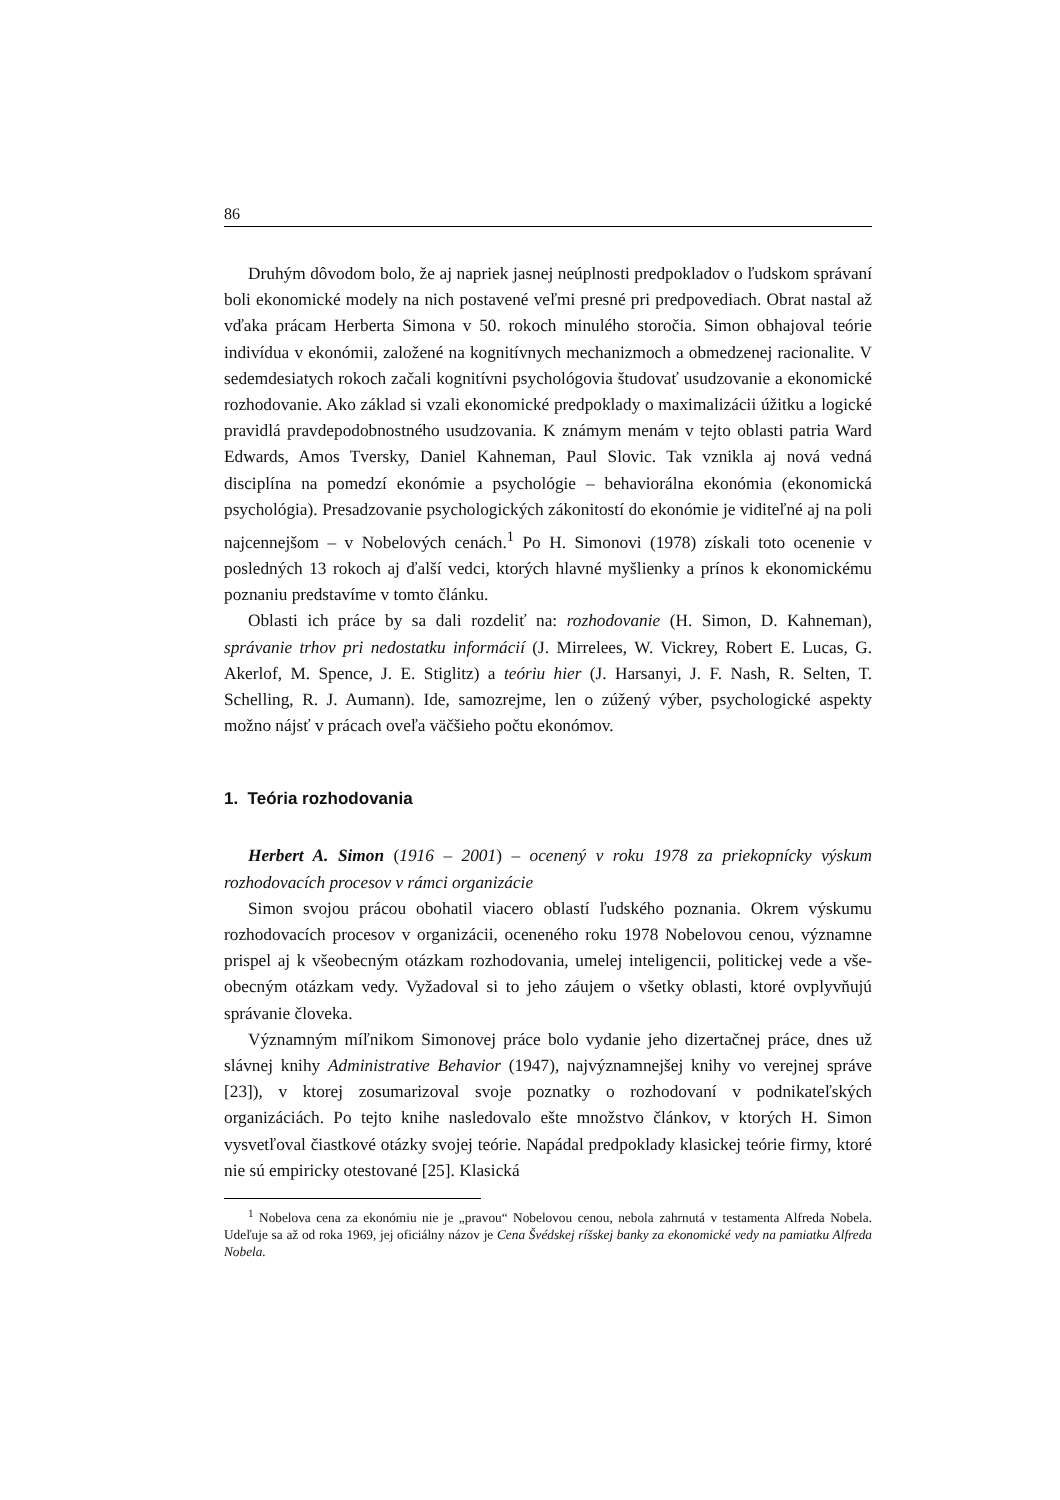86
Druhým dôvodom bolo, že aj napriek jasnej neúplnosti predpokladov o ľudskom správaní boli ekonomické modely na nich postavené veľmi presné pri predpovediach. Obrat nastal až vďaka prácam Herberta Simona v 50. rokoch minulého storočia. Simon obhajoval teórie indivídua v ekonómii, založené na kognitívnych mechanizmoch a obmedzenej racionalite. V sedemdesiatych rokoch začali kognitívni psychológovia študovať usudzovanie a ekonomické rozhodovanie. Ako základ si vzali ekonomické predpoklady o maximalizácii úžitku a logické pravidlá pravdepodobnostného usudzovania. K známym menám v tejto oblasti patria Ward Edwards, Amos Tversky, Daniel Kahneman, Paul Slovic. Tak vznikla aj nová vedná disciplína na pomedzí ekonómie a psychológie – behaviorálna ekonómia (ekonomická psychológia). Presadzovanie psychologických zákonitostí do ekonómie je viditeľné aj na poli najcennejšom – v Nobelových cenách.<sup>1</sup> Po H. Simonovi (1978) získali toto ocenenie v posledných 13 rokoch aj ďalší vedci, ktorých hlavné myšlienky a prínos k ekonomickému poznaniu predstavíme v tomto článku.
Oblasti ich práce by sa dali rozdeliť na: rozhodovanie (H. Simon, D. Kahneman), správanie trhov pri nedostatku informácií (J. Mirrelees, W. Vickrey, Robert E. Lucas, G. Akerlof, M. Spence, J. E. Stiglitz) a teóriu hier (J. Harsanyi, J. F. Nash, R. Selten, T. Schelling, R. J. Aumann). Ide, samozrejme, len o zúžený výber, psychologické aspekty možno nájsť v prácach oveľa väčšieho počtu ekonómov.
1. Teória rozhodovania
Herbert A. Simon (1916 – 2001) – ocenený v roku 1978 za priekopnícky výskum rozhodovacích procesov v rámci organizácie
Simon svojou prácou obohatil viacero oblastí ľudského poznania. Okrem výskumu rozhodovacích procesov v organizácii, oceneného roku 1978 Nobelovou cenou, významne prispel aj k všeobecným otázkam rozhodovania, umelej inteligencii, politickej vede a vše-obecným otázkam vedy. Vyžadoval si to jeho záujem o všetky oblasti, ktoré ovplyvňujú správanie človeka.
Významným míľnikom Simonovej práce bolo vydanie jeho dizertačnej práce, dnes už slávnej knihy Administrative Behavior (1947), najvýznamnejšej knihy vo verejnej správe [23]), v ktorej zosumarizoval svoje poznatky o rozhodovaní v podnikateľských organizáciách. Po tejto knihe nasledovalo ešte množstvo článkov, v ktorých H. Simon vysvetľoval čiastkové otázky svojej teórie. Napádal predpoklady klasickej teórie firmy, ktoré nie sú empiricky otestované [25]. Klasická
<sup>1</sup> Nobelova cena za ekonómiu nie je „pravou“ Nobelovou cenou, nebola zahrnutá v testamenta Alfreda Nobela. Udeľuje sa až od roka 1969, jej oficiálny názov je Cena Švédskej ríšskej banky za ekonomické vedy na pamiatku Alfreda Nobela.